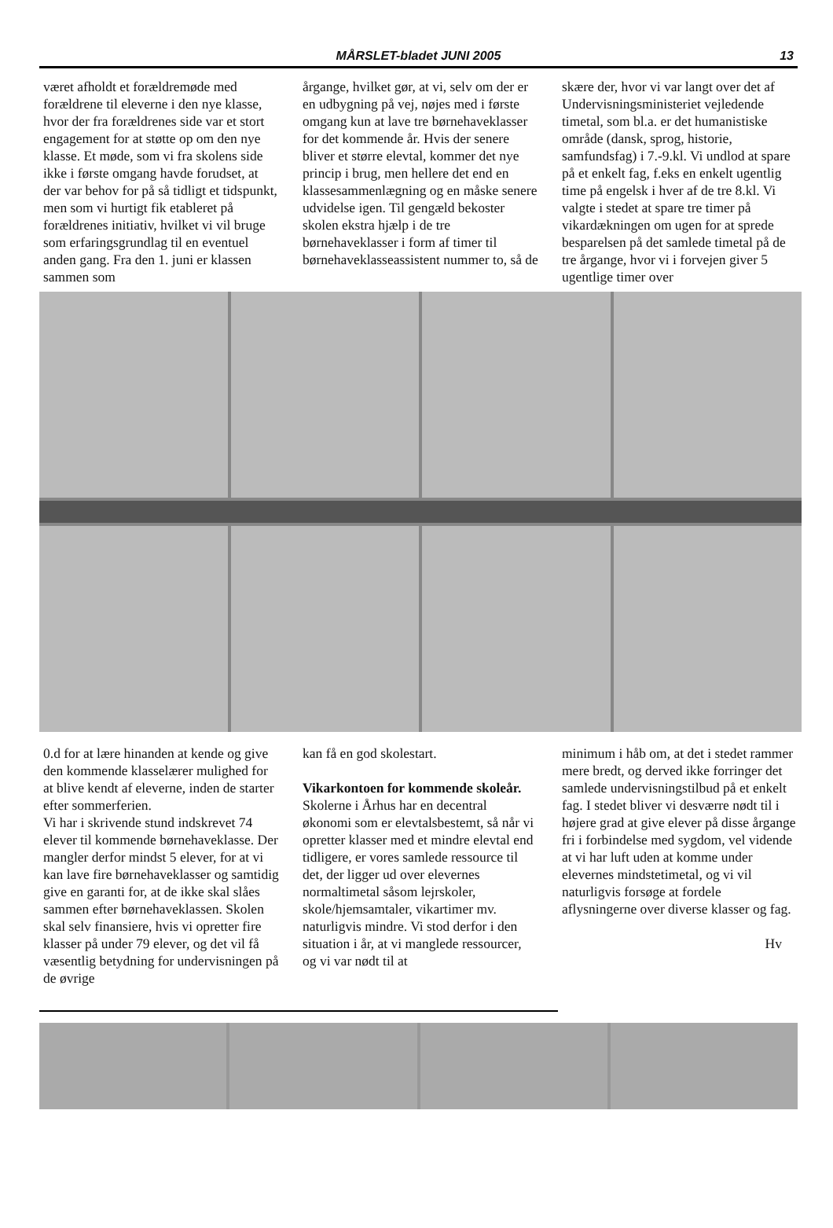MÅRSLET-bladet JUNI 2005
13
været afholdt et forældremøde med forældrene til eleverne i den nye klasse, hvor der fra forældrenes side var et stort engagement for at støtte op om den nye klasse. Et møde, som vi fra skolens side ikke i første omgang havde forudset, at der var behov for på så tidligt et tidspunkt, men som vi hurtigt fik etableret på forældrenes initiativ, hvilket vi vil bruge som erfaringsgrundlag til en eventuel anden gang. Fra den 1. juni er klassen sammen som
årgange, hvilket gør, at vi, selv om der er en udbygning på vej, nøjes med i første omgang kun at lave tre børnehaveklasser for det kommende år. Hvis der senere bliver et større elevtal, kommer det nye princip i brug, men hellere det end en klassesammenlægning og en måske senere udvidelse igen. Til gengæld bekoster skolen ekstra hjælp i de tre børnehaveklasser i form af timer til børnehaveklasseassistent nummer to, så de
skære der, hvor vi var langt over det af Undervisningsministeriet vejledende timetal, som bl.a. er det humanistiske område (dansk, sprog, historie, samfundsfag) i 7.-9.kl. Vi undlod at spare på et enkelt fag, f.eks en enkelt ugentlig time på engelsk i hver af de tre 8.kl. Vi valgte i stedet at spare tre timer på vikardækningen om ugen for at sprede besparelsen på det samlede timetal på de tre årgange, hvor vi i forvejen giver 5 ugentlige timer over
0.d for at lære hinanden at kende og give den kommende klasselærer mulighed for at blive kendt af eleverne, inden de starter efter sommerferien.
Vi har i skrivende stund indskrevet 74 elever til kommende børnehaveklasse. Der mangler derfor mindst 5 elever, for at vi kan lave fire børnehaveklasser og samtidig give en garanti for, at de ikke skal slåes sammen efter børnehaveklassen. Skolen skal selv finansiere, hvis vi opretter fire klasser på under 79 elever, og det vil få væsentlig betydning for undervisningen på de øvrige
kan få en god skolestart.
Vikarkontoen for kommende skoleår.
Skolerne i Århus har en decentral økonomi som er elevtalsbestemt, så når vi opretter klasser med et mindre elevtal end tidligere, er vores samlede ressource til det, der ligger ud over elevernes normaltimetal såsom lejrskoler, skole/hjemsamtaler, vikartimer mv. naturligvis mindre. Vi stod derfor i den situation i år, at vi manglede ressourcer, og vi var nødt til at
minimum i håb om, at det i stedet rammer mere bredt, og derved ikke forringer det samlede undervisningstilbud på et enkelt fag. I stedet bliver vi desværre nødt til i højere grad at give elever på disse årgange fri i forbindelse med sygdom, vel vidende at vi har luft uden at komme under elevernes mindstetimetal, og vi vil naturligvis forsøge at fordele aflysningerne over diverse klasser og fag.
Hv